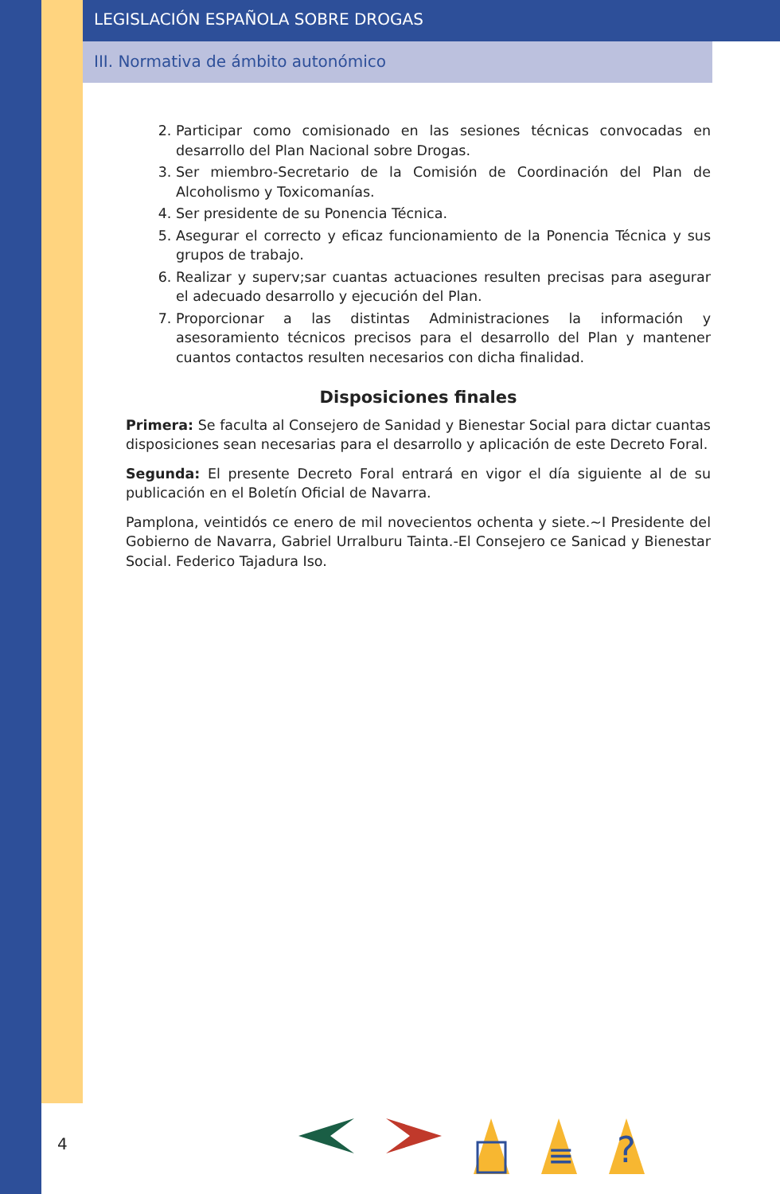LEGISLACIÓN ESPAÑOLA SOBRE DROGAS
III. Normativa de ámbito autonómico
2. Participar como comisionado en las sesiones técnicas convocadas en desarrollo del Plan Nacional sobre Drogas.
3. Ser miembro-Secretario de la Comisión de Coordinación del Plan de Alcoholismo y Toxicomanías.
4. Ser presidente de su Ponencia Técnica.
5. Asegurar el correcto y eficaz funcionamiento de la Ponencia Técnica y sus grupos de trabajo.
6. Realizar y superv;sar cuantas actuaciones resulten precisas para asegurar el adecuado desarrollo y ejecución del Plan.
7. Proporcionar a las distintas Administraciones la información y asesoramiento técnicos precisos para el desarrollo del Plan y mantener cuantos contactos resulten necesarios con dicha finalidad.
Disposiciones finales
Primera: Se faculta al Consejero de Sanidad y Bienestar Social para dictar cuantas disposiciones sean necesarias para el desarrollo y aplicación de este Decreto Foral.
Segunda: El presente Decreto Foral entrará en vigor el día siguiente al de su publicación en el Boletín Oficial de Navarra.
Pamplona, veintidós ce enero de mil novecientos ochenta y siete.~I Presidente del Gobierno de Navarra, Gabriel Urralburu Tainta.-El Consejero ce Sanicad y Bienestar Social. Federico Tajadura Iso.
4
≡
?